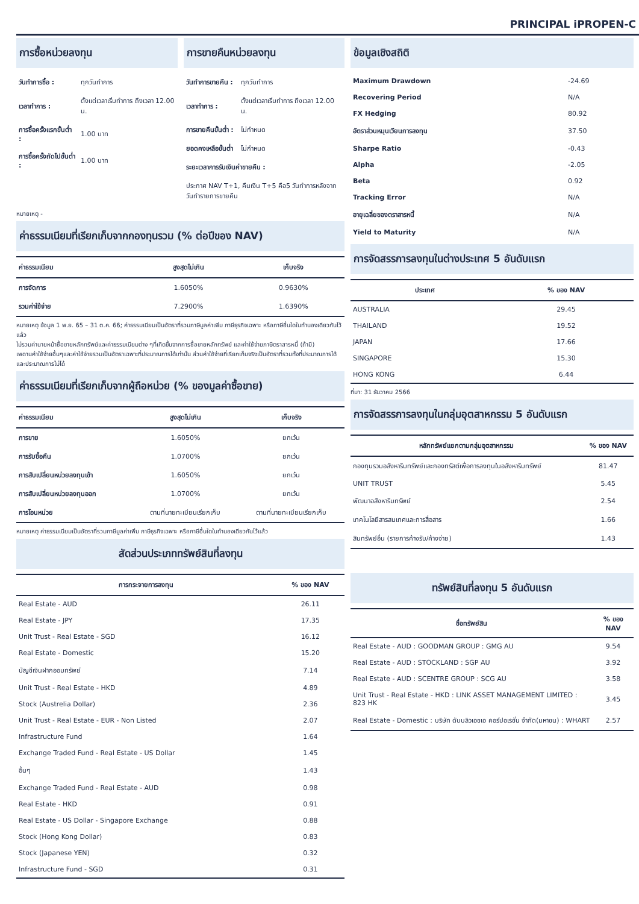PRINCIPAL iPROPEN-C
การซื้อหน่วยลงทุน
| วันทำการซื้อ : | ทุกวันทำการ |
| เวลาทำการ : | ตั้งแต่เวลาเริ่มทำการ ถึงเวลา 12.00 น. |
| การซื้อครั้งแรกขั้นต่ำ : | 1.00 บาท |
| การซื้อครั้งถัดไปขั้นต่ำ : | 1.00 บาท |
การขายคืนหน่วยลงทุน
| วันทำการขายคืน : | ทุกวันทำการ |
| เวลาทำการ : | ตั้งแต่เวลาเริ่มทำการ ถึงเวลา 12.00 น. |
| การขายคืนขั้นต่ำ : | ไม่กำหนด |
| ยอดคงเหลือขั้นต่ำ | ไม่กำหนด |
| ระยะเวลาการรับเงินค่าขายคืน : | |
| ประกาศ NAV T+1, คืนเงิน T+5 คือ5 วันทำการหลังจากวันทำรายการขายคืน | |
หมายเหตุ -
ค่าธรรมเนียมที่เรียกเก็บจากกองทุนรวม (% ต่อปีของ NAV)
| ค่าธรรมเนียม | สูงสุดไม่เกิน | เก็บจริง |
| --- | --- | --- |
| การจัดการ | 1.6050% | 0.9630% |
| รวมค่าใช้จ่าย | 7.2900% | 1.6390% |
หมายเหตุ ข้อมูล 1 พ.ย. 65 – 31 ต.ค. 66; ค่าธรรมเนียมเป็นอัตราที่รวมภาษีมูลค่าเพิ่ม ภาษีธุรกิจเฉพาะ หรือภาษีอื่นใดในทำนองเดียวกันไว้แล้ว
ไม่รวมค่านายหน้าซื้อขายหลักทรัพย์และค่าธรรมเนียมต่าง ๆที่เกิดขึ้นจากการซื้อขายหลักทรัพย์ และค่าใช้จ่ายภาษีตราสารหนี้ (ถ้ามี)
เพดานค่าใช้จ่ายอื่นๆและค่าใช้จ่ายรวมเป็นอัตราเฉพาะที่ประมาณการได้เท่านั้น ส่วนค่าใช้จ่ายที่เรียกเก็บจริงเป็นอัตราที่รวมทั้งที่ประมาณการได้และประมาณการไม่ได้
ค่าธรรมเนียมที่เรียกเก็บจากผู้ถือหน่วย (% ของมูลค่าซื้อขาย)
| ค่าธรรมเนียม | สูงสุดไม่เกิน | เก็บจริง |
| --- | --- | --- |
| การขาย | 1.6050% | ยกเว้น |
| การรับซื้อคืน | 1.0700% | ยกเว้น |
| การสับเปลี่ยนหน่วยลงทุนเข้า | 1.6050% | ยกเว้น |
| การสับเปลี่ยนหน่วยลงทุนออก | 1.0700% | ยกเว้น |
| การโอนหน่วย | ตามที่นายทะเบียนเรียกเก็บ | ตามที่นายทะเบียนเรียกเก็บ |
หมายเหตุ ค่าธรรมเนียมเป็นอัตราที่รวมภาษีมูลค่าเพิ่ม ภาษีธุรกิจเฉพาะ หรือภาษีอื่นใดในทำนองเดียวกันไว้แล้ว
สัดส่วนประเภททรัพย์สินที่ลงทุน
| การกระจายการลงทุน | % ของ NAV |
| --- | --- |
| Real Estate - AUD | 26.11 |
| Real Estate - JPY | 17.35 |
| Unit Trust - Real Estate - SGD | 16.12 |
| Real Estate - Domestic | 15.20 |
| บัญชีเงินฝากออมทรัพย์ | 7.14 |
| Unit Trust - Real Estate - HKD | 4.89 |
| Stock (Austrelia Dollar) | 2.36 |
| Unit Trust - Real Estate - EUR - Non Listed | 2.07 |
| Infrastructure Fund | 1.64 |
| Exchange Traded Fund - Real Estate - US Dollar | 1.45 |
| อื่นๆ | 1.43 |
| Exchange Traded Fund - Real Estate - AUD | 0.98 |
| Real Estate - HKD | 0.91 |
| Real Estate - US Dollar - Singapore Exchange | 0.88 |
| Stock (Hong Kong Dollar) | 0.83 |
| Stock (Japanese YEN) | 0.32 |
| Infrastructure Fund - SGD | 0.31 |
ข้อมูลเชิงสถิติ
| Maximum Drawdown | -24.69 |
| Recovering Period | N/A |
| FX Hedging | 80.92 |
| อัตราส่วนหมุนเวียนการลงทุน | 37.50 |
| Sharpe Ratio | -0.43 |
| Alpha | -2.05 |
| Beta | 0.92 |
| Tracking Error | N/A |
| อายุเฉลี่ยของตราสารหนี้ | N/A |
| Yield to Maturity | N/A |
การจัดสรรการลงทุนในต่างประเทศ 5 อันดับแรก
| ประเทศ | % ของ NAV |
| --- | --- |
| AUSTRALIA | 29.45 |
| THAILAND | 19.52 |
| JAPAN | 17.66 |
| SINGAPORE | 15.30 |
| HONG KONG | 6.44 |
ที่มา: 31 ธันวาคม 2566
การจัดสรรการลงทุนในกลุ่มอุตสาหกรรม 5 อันดับแรก
| หลักทรัพย์แยกตามกลุ่มอุตสาหกรรม | % ของ NAV |
| --- | --- |
| กองทุนรวมอสังหาริมทรัพย์และกองทรัสต์เพื่อการลงทุนในอสังหาริมทรัพย์ | 81.47 |
| UNIT TRUST | 5.45 |
| พัฒนาอสังหาริมทรัพย์ | 2.54 |
| เทคโนโลยีสารสนเทศและการสื่อสาร | 1.66 |
| สินทรัพย์อื่น (รายการค้างรับ/ค้างจ่าย) | 1.43 |
ทรัพย์สินที่ลงทุน 5 อันดับแรก
| ชื่อทรัพย์สิน | % ของ NAV |
| --- | --- |
| Real Estate - AUD : GOODMAN GROUP : GMG AU | 9.54 |
| Real Estate - AUD : STOCKLAND : SGP AU | 3.92 |
| Real Estate - AUD : SCENTRE GROUP : SCG AU | 3.58 |
| Unit Trust - Real Estate - HKD : LINK ASSET MANAGEMENT LIMITED : 823 HK | 3.45 |
| Real Estate - Domestic : บริษัท ดับบลิวเอชเอ คอร์ปอเรชั่น จำกัด(มหาชน) : WHART | 2.57 |